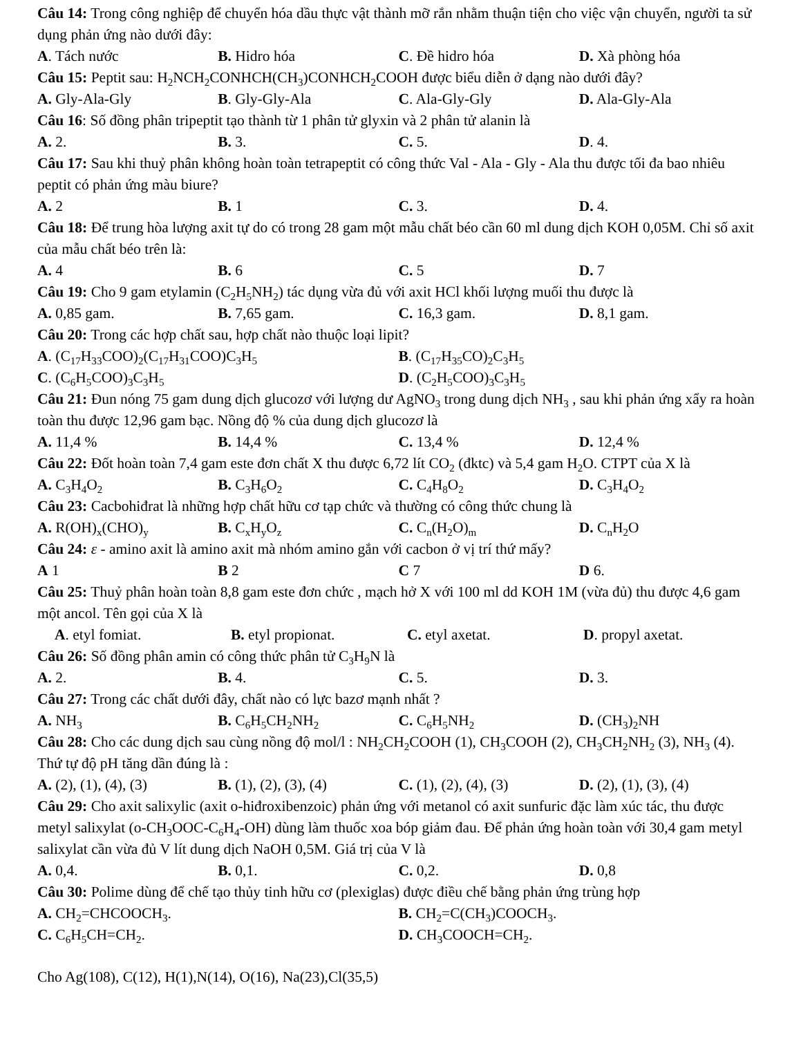Câu 14: Trong công nghiệp để chuyển hóa dầu thực vật thành mỡ rắn nhằm thuận tiện cho việc vận chuyển, người ta sử dụng phản ứng nào dưới đây:
A. Tách nước B. Hidro hóa C. Đề hidro hóa D. Xà phòng hóa
Câu 15: Peptit sau: H<sub>2</sub>NCH<sub>2</sub>CONHCH(CH<sub>3</sub>)CONHCH<sub>2</sub>COOH được biểu diễn ở dạng nào dưới đây?
A. Gly-Ala-Gly B. Gly-Gly-Ala C. Ala-Gly-Gly D. Ala-Gly-Ala
Câu 16: Số đồng phân tripeptit tạo thành từ 1 phân tử glyxin và 2 phân tử alanin là
A. 2. B. 3. C. 5. D. 4.
Câu 17: Sau khi thuỷ phân không hoàn toàn tetrapeptit có công thức Val - Ala - Gly - Ala thu được tối đa bao nhiêu peptit có phản ứng màu biure?
A. 2 B. 1 C. 3. D. 4.
Câu 18: Để trung hòa lượng axit tự do có trong 28 gam một mẫu chất béo cần 60 ml dung dịch KOH 0,05M. Chỉ số axit của mẫu chất béo trên là:
A. 4 B. 6 C. 5 D. 7
Câu 19: Cho 9 gam etylamin (C<sub>2</sub>H<sub>5</sub>NH<sub>2</sub>) tác dụng vừa đủ với axit HCl khối lượng muối thu được là
A. 0,85 gam. B. 7,65 gam. C. 16,3 gam. D. 8,1 gam.
Câu 20: Trong các hợp chất sau, hợp chất nào thuộc loại lipit?
A. (C<sub>17</sub>H<sub>33</sub>COO)<sub>2</sub>(C<sub>17</sub>H<sub>31</sub>COO)C<sub>3</sub>H<sub>5</sub> B. (C<sub>17</sub>H<sub>35</sub>CO)<sub>2</sub>C<sub>3</sub>H<sub>5</sub>
C. (C<sub>6</sub>H<sub>5</sub>COO)<sub>3</sub>C<sub>3</sub>H<sub>5</sub> D. (C<sub>2</sub>H<sub>5</sub>COO)<sub>3</sub>C<sub>3</sub>H<sub>5</sub>
Câu 21: Đun nóng 75 gam dung dịch glucozơ với lượng dư AgNO<sub>3</sub> trong dung dịch NH<sub>3</sub> , sau khi phản ứng xẩy ra hoàn toàn thu được 12,96 gam bạc. Nồng độ % của dung dịch glucozơ là
A. 11,4 % B. 14,4 % C. 13,4 % D. 12,4 %
Câu 22: Đốt hoàn toàn 7,4 gam este đơn chất X thu được 6,72 lít CO<sub>2</sub> (đktc) và 5,4 gam H<sub>2</sub>O. CTPT của X là
A. C<sub>3</sub>H<sub>4</sub>O<sub>2</sub> B. C<sub>3</sub>H<sub>6</sub>O<sub>2</sub> C. C<sub>4</sub>H<sub>8</sub>O<sub>2</sub> D. C<sub>3</sub>H<sub>4</sub>O<sub>2</sub>
Câu 23: Cacbohiđrat là những hợp chất hữu cơ tạp chức và thường có công thức chung là
A. R(OH)<sub>x</sub>(CHO)<sub>y</sub> B. C<sub>x</sub>H<sub>y</sub>O<sub>z</sub> C. C<sub>n</sub>(H<sub>2</sub>O)<sub>m</sub> D. C<sub>n</sub>H<sub>2</sub>O
Câu 24: ε - amino axit là amino axit mà nhóm amino gắn với cacbon ở vị trí thứ mấy?
A 1 B 2 C 7 D 6.
Câu 25: Thuỷ phân hoàn toàn 8,8 gam este đơn chức , mạch hở X với 100 ml dd KOH 1M (vừa đủ) thu được 4,6 gam một ancol. Tên gọi của X là
A. etyl fomiat. B. etyl propionat. C. etyl axetat. D. propyl axetat.
Câu 26: Số đồng phân amin có công thức phân tử C<sub>3</sub>H<sub>9</sub>N là
A. 2. B. 4. C. 5. D. 3.
Câu 27: Trong các chất dưới đây, chất nào có lực bazơ mạnh nhất ?
A. NH<sub>3</sub> B. C<sub>6</sub>H<sub>5</sub>CH<sub>2</sub>NH<sub>2</sub> C. C<sub>6</sub>H<sub>5</sub>NH<sub>2</sub> D. (CH<sub>3</sub>)<sub>2</sub>NH
Câu 28: Cho các dung dịch sau cùng nồng độ mol/l : NH<sub>2</sub>CH<sub>2</sub>COOH (1), CH<sub>3</sub>COOH (2), CH<sub>3</sub>CH<sub>2</sub>NH<sub>2</sub> (3), NH<sub>3</sub> (4). Thứ tự độ pH tăng dần đúng là :
A. (2), (1), (4), (3) B. (1), (2), (3), (4) C. (1), (2), (4), (3) D. (2), (1), (3), (4)
Câu 29: Cho axit salixylic (axit o-hiđroxibenzoic) phản ứng với metanol có axit sunfuric đặc làm xúc tác, thu được metyl salixylat (o-CH<sub>3</sub>OOC-C<sub>6</sub>H<sub>4</sub>-OH) dùng làm thuốc xoa bóp giảm đau. Để phản ứng hoàn toàn với 30,4 gam metyl salixylat cần vừa đủ V lít dung dịch NaOH 0,5M. Giá trị của V là
A. 0,4. B. 0,1. C. 0,2. D. 0,8
Câu 30: Polime dùng để chế tạo thủy tinh hữu cơ (plexiglas) được điều chế bằng phản ứng trùng hợp
A. CH<sub>2</sub>=CHCOOCH<sub>3</sub>. B. CH<sub>2</sub>=C(CH<sub>3</sub>)COOCH<sub>3</sub>.
C. C<sub>6</sub>H<sub>5</sub>CH=CH<sub>2</sub>. D. CH<sub>3</sub>COOCH=CH<sub>2</sub>.
Cho Ag(108), C(12), H(1),N(14), O(16), Na(23),Cl(35,5)